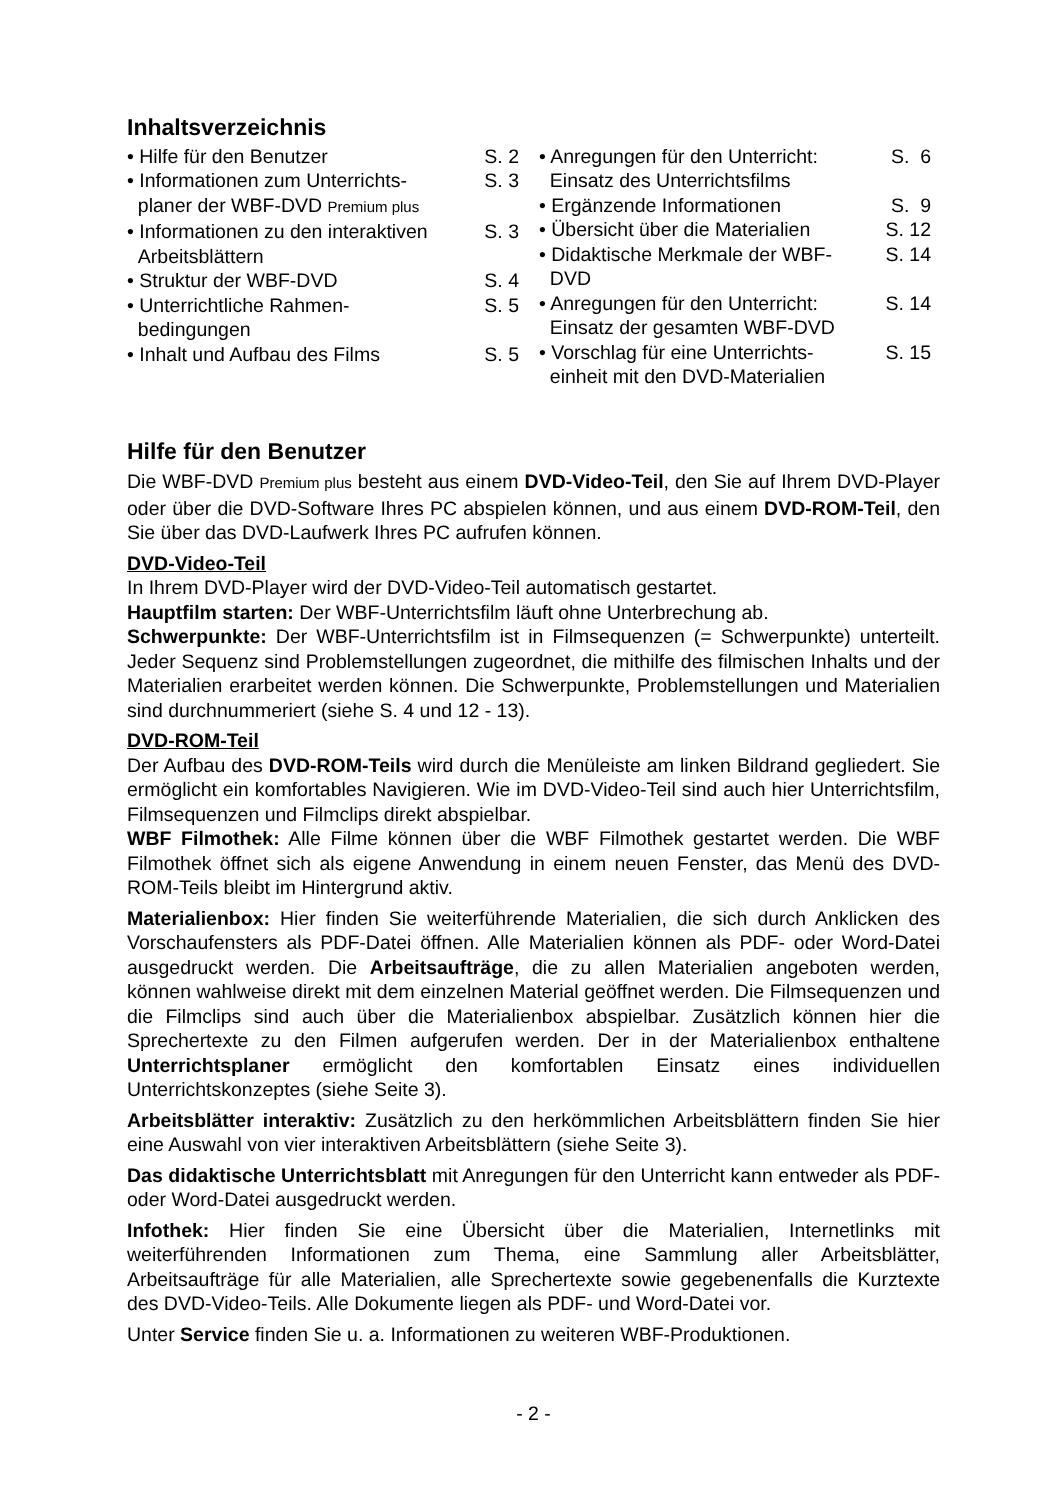Inhaltsverzeichnis
| • Hilfe für den Benutzer | S. 2 |
| • Informationen zum Unterrichts- planer der WBF-DVD Premium plus | S. 3 |
| • Informationen zu den interaktiven Arbeitsblättern | S. 3 |
| • Struktur der WBF-DVD | S. 4 |
| • Unterrichtliche Rahmen- bedingungen | S. 5 |
| • Inhalt und Aufbau des Films | S. 5 |
| • Anregungen für den Unterricht: Einsatz des Unterrichtsfilms | S. 6 |
| • Ergänzende Informationen | S. 9 |
| • Übersicht über die Materialien | S. 12 |
| • Didaktische Merkmale der WBF- DVD | S. 14 |
| • Anregungen für den Unterricht: Einsatz der gesamten WBF-DVD | S. 14 |
| • Vorschlag für eine Unterrichts- einheit mit den DVD-Materialien | S. 15 |
Hilfe für den Benutzer
Die WBF-DVD Premium plus besteht aus einem DVD-Video-Teil, den Sie auf Ihrem DVD-Player oder über die DVD-Software Ihres PC abspielen können, und aus einem DVD-ROM-Teil, den Sie über das DVD-Laufwerk Ihres PC aufrufen können.
DVD-Video-Teil
In Ihrem DVD-Player wird der DVD-Video-Teil automatisch gestartet.
Hauptfilm starten: Der WBF-Unterrichtsfilm läuft ohne Unterbrechung ab.
Schwerpunkte: Der WBF-Unterrichtsfilm ist in Filmsequenzen (= Schwerpunkte) unterteilt. Jeder Sequenz sind Problemstellungen zugeordnet, die mithilfe des filmischen Inhalts und der Materialien erarbeitet werden können. Die Schwerpunkte, Problemstellungen und Materialien sind durchnummeriert (siehe S. 4 und 12 - 13).
DVD-ROM-Teil
Der Aufbau des DVD-ROM-Teils wird durch die Menüleiste am linken Bildrand gegliedert. Sie ermöglicht ein komfortables Navigieren. Wie im DVD-Video-Teil sind auch hier Unterrichtsfilm, Filmsequenzen und Filmclips direkt abspielbar.
WBF Filmothek: Alle Filme können über die WBF Filmothek gestartet werden. Die WBF Filmothek öffnet sich als eigene Anwendung in einem neuen Fenster, das Menü des DVD-ROM-Teils bleibt im Hintergrund aktiv.
Materialienbox: Hier finden Sie weiterführende Materialien, die sich durch Anklicken des Vorschaufensters als PDF-Datei öffnen. Alle Materialien können als PDF- oder Word-Datei ausgedruckt werden. Die Arbeitsaufträge, die zu allen Materialien angeboten werden, können wahlweise direkt mit dem einzelnen Material geöffnet werden. Die Filmsequenzen und die Filmclips sind auch über die Materialienbox abspielbar. Zusätzlich können hier die Sprechertexte zu den Filmen aufgerufen werden. Der in der Materialienbox enthaltene Unterrichtsplaner ermöglicht den komfortablen Einsatz eines individuellen Unterrichtskonzeptes (siehe Seite 3).
Arbeitsblätter interaktiv: Zusätzlich zu den herkömmlichen Arbeitsblättern finden Sie hier eine Auswahl von vier interaktiven Arbeitsblättern (siehe Seite 3).
Das didaktische Unterrichtsblatt mit Anregungen für den Unterricht kann entweder als PDF- oder Word-Datei ausgedruckt werden.
Infothek: Hier finden Sie eine Übersicht über die Materialien, Internetlinks mit weiterführenden Informationen zum Thema, eine Sammlung aller Arbeitsblätter, Arbeitsaufträge für alle Materialien, alle Sprechertexte sowie gegebenenfalls die Kurztexte des DVD-Video-Teils. Alle Dokumente liegen als PDF- und Word-Datei vor.
Unter Service finden Sie u. a. Informationen zu weiteren WBF-Produktionen.
- 2 -